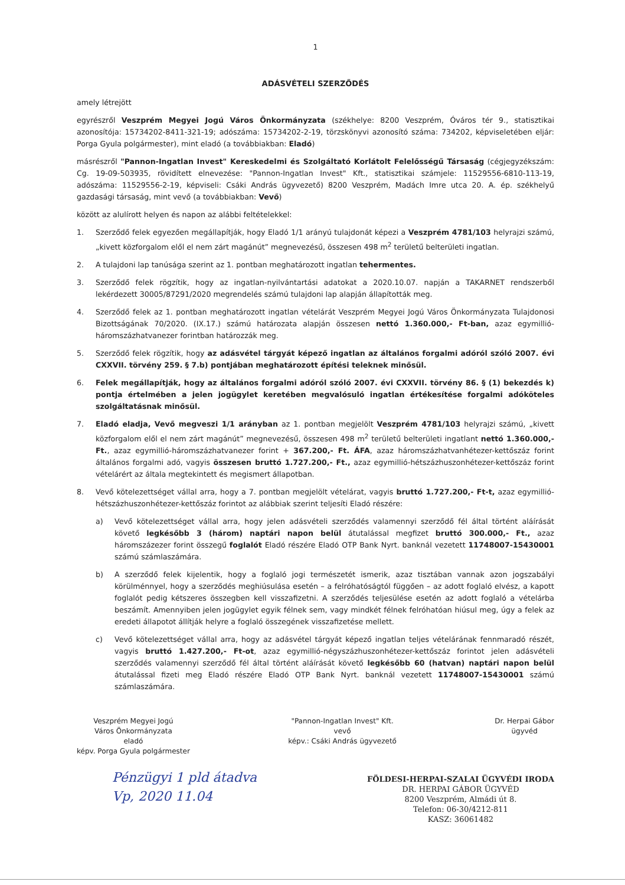1
ADÁSVÉTELI SZERZŐDÉS
amely létrejött
egyrészről Veszprém Megyei Jogú Város Önkormányzata (székhelye: 8200 Veszprém, Óváros tér 9., statisztikai azonosítója: 15734202-8411-321-19; adószáma: 15734202-2-19, törzskönyvi azonosító száma: 734202, képviseletében eljár: Porga Gyula polgármester), mint eladó (a továbbiakban: Eladó)
másrészről "Pannon-Ingatlan Invest" Kereskedelmi és Szolgáltató Korlátolt Felelősségű Társaság (cégjegyzékszám: Cg. 19-09-503935, rövidített elnevezése: "Pannon-Ingatlan Invest" Kft., statisztikai számjele: 11529556-6810-113-19, adószáma: 11529556-2-19, képviseli: Csáki András ügyvezető) 8200 Veszprém, Madách Imre utca 20. A. ép. székhelyű gazdasági társaság, mint vevő (a továbbiakban: Vevő)
között az alulírott helyen és napon az alábbi feltételekkel:
1. Szerződő felek egyezően megállapítják, hogy Eladó 1/1 arányú tulajdonát képezi a Veszprém 4781/103 helyrajzi számú, „kivett közforgalom elől el nem zárt magánút” megnevezésű, összesen 498 m<sup>2</sup> területű belterületi ingatlan.
2. A tulajdoni lap tanúsága szerint az 1. pontban meghatározott ingatlan tehermentes.
3. Szerződő felek rögzítik, hogy az ingatlan-nyilvántartási adatokat a 2020.10.07. napján a TAKARNET rendszerből lekérdezett 30005/87291/2020 megrendelés számú tulajdoni lap alapján állapították meg.
4. Szerződő felek az 1. pontban meghatározott ingatlan vételárát Veszprém Megyei Jogú Város Önkormányzata Tulajdonosi Bizottságának 70/2020. (IX.17.) számú határozata alapján összesen nettó 1.360.000,- Ft-ban, azaz egymillió-háromszázhatvanezer forintban határozzák meg.
5. Szerződő felek rögzítik, hogy az adásvétel tárgyát képező ingatlan az általános forgalmi adóról szóló 2007. évi CXXVII. törvény 259. § 7.b) pontjában meghatározott építési teleknek minősül.
6. Felek megállapítják, hogy az általános forgalmi adóról szóló 2007. évi CXXVII. törvény 86. § (1) bekezdés k) pontja értelmében a jelen jogügylet keretében megvalósuló ingatlan értékesítése forgalmi adóköteles szolgáltatásnak minősül.
7. Eladó eladja, Vevő megveszi 1/1 arányban az 1. pontban megjelölt Veszprém 4781/103 helyrajzi számú, „kivett közforgalom elől el nem zárt magánút” megnevezésű, összesen 498 m<sup>2</sup> területű belterületi ingatlant nettó 1.360.000,- Ft., azaz egymillió-háromszázhatvanezer forint + 367.200,- Ft. ÁFA, azaz háromszázhatvanhétezer-kettőszáz forint általános forgalmi adó, vagyis összesen bruttó 1.727.200,- Ft., azaz egymillió-hétszázhuszonhétezer-kettőszáz forint vételárért az általa megtekintett és megismert állapotban.
8. Vevő kötelezettséget vállal arra, hogy a 7. pontban megjelölt vételárat, vagyis bruttó 1.727.200,- Ft-t, azaz egymillió-hétszázhuszonhétezer-kettőszáz forintot az alábbiak szerint teljesíti Eladó részére:
a) Vevő kötelezettséget vállal arra, hogy jelen adásvételi szerződés valamennyi szerződő fél által történt aláírását követő legkésőbb 3 (három) naptári napon belül átutalással megfizet bruttó 300.000,- Ft., azaz háromszázezer forint összegű foglalót Eladó részére Eladó OTP Bank Nyrt. banknál vezetett 11748007-15430001 számú számlaszámára.
b) A szerződő felek kijelentik, hogy a foglaló jogi természetét ismerik, azaz tisztában vannak azon jogszabályi körülménnyel, hogy a szerződés meghiúsulása esetén – a felróhatóságtól függően – az adott foglaló elvész, a kapott foglalót pedig kétszeres összegben kell visszafizetni. A szerződés teljesülése esetén az adott foglaló a vételárba beszámít. Amennyiben jelen jogügylet egyik félnek sem, vagy mindkét félnek felróhatóan hiúsul meg, úgy a felek az eredeti állapotot állítják helyre a foglaló összegének visszafizetése mellett.
c) Vevő kötelezettséget vállal arra, hogy az adásvétel tárgyát képező ingatlan teljes vételárának fennmaradó részét, vagyis bruttó 1.427.200,- Ft-ot, azaz egymillió-négyszázhuszonhétezer-kettőszáz forintot jelen adásvételi szerződés valamennyi szerződő fél által történt aláírását követő legkésőbb 60 (hatvan) naptári napon belül átutalással fizeti meg Eladó részére Eladó OTP Bank Nyrt. banknál vezetett 11748007-15430001 számú számlaszámára.
Veszprém Megyei Jogú
Város Önkormányzata
eladó
képv. Porga Gyula polgármester
"Pannon-Ingatlan Invest" Kft.
vevő
képv.: Csáki András ügyvezető
Dr. Herpai Gábor
ügyvéd
Pénzügyi 1 pld átadva
Vp, 2020 11.04
FÖLDESI-HERPAI-SZALAI ÜGYVÉDI IRODA
DR. HERPAI GÁBOR ÜGYVÉD
8200 Veszprém, Almádi út 8.
Telefon: 06-30/4212-811
KASZ: 36061482